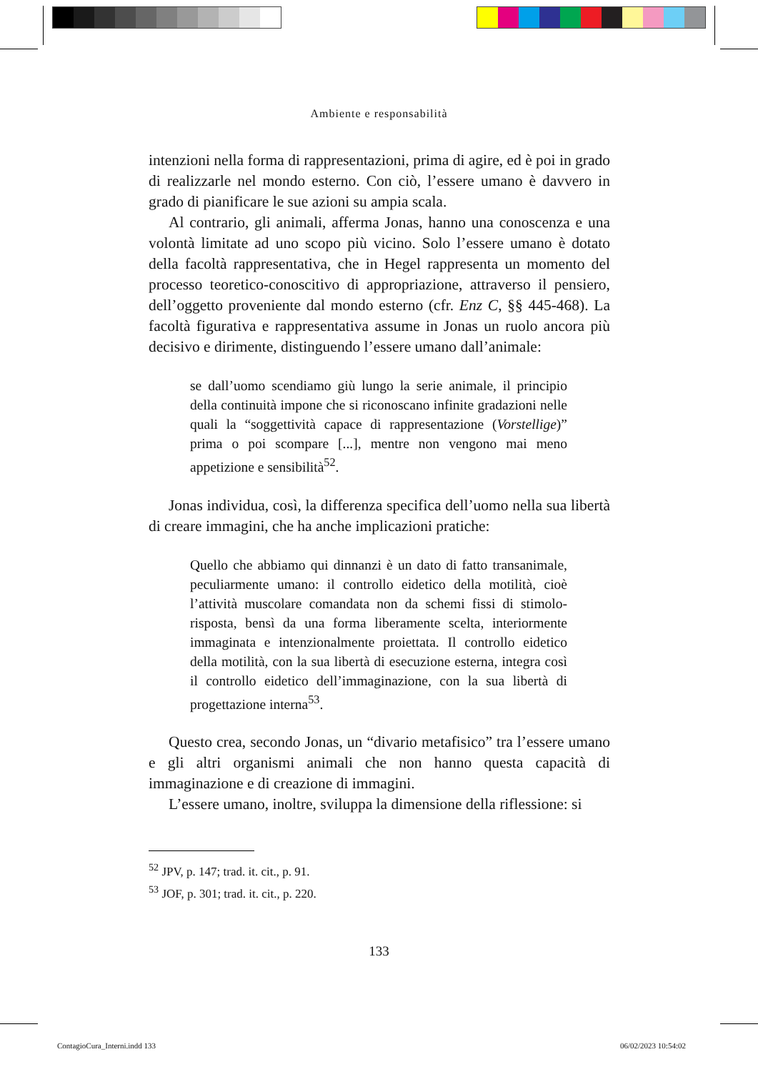Ambiente e responsabilità
intenzioni nella forma di rappresentazioni, prima di agire, ed è poi in grado di realizzarle nel mondo esterno. Con ciò, l’essere umano è davvero in grado di pianificare le sue azioni su ampia scala.
Al contrario, gli animali, afferma Jonas, hanno una conoscenza e una volontà limitate ad uno scopo più vicino. Solo l’essere umano è dotato della facoltà rappresentativa, che in Hegel rappresenta un momento del processo teoretico-conoscitivo di appropriazione, attraverso il pensiero, dell’oggetto proveniente dal mondo esterno (cfr. Enz C, §§ 445-468). La facoltà figurativa e rappresentativa assume in Jonas un ruolo ancora più decisivo e dirimente, distinguendo l’essere umano dall’animale:
se dall’uomo scendiamo giù lungo la serie animale, il principio della continuità impone che si riconoscano infinite gradazioni nelle quali la “soggettività capace di rappresentazione (Vorstellige)” prima o poi scompare [...], mentre non vengono mai meno appetizione e sensibilità<sup>52</sup>.
Jonas individua, così, la differenza specifica dell’uomo nella sua libertà di creare immagini, che ha anche implicazioni pratiche:
Quello che abbiamo qui dinnanzi è un dato di fatto transanimale, peculiarmente umano: il controllo eidetico della motilità, cioè l’attività muscolare comandata non da schemi fissi di stimolo-risposta, bensì da una forma liberamente scelta, interiormente immaginata e intenzionalmente proiettata. Il controllo eidetico della motilità, con la sua libertà di esecuzione esterna, integra così il controllo eidetico dell’immaginazione, con la sua libertà di progettazione interna<sup>53</sup>.
Questo crea, secondo Jonas, un “divario metafisico” tra l’essere umano e gli altri organismi animali che non hanno questa capacità di immaginazione e di creazione di immagini.
L’essere umano, inoltre, sviluppa la dimensione della riflessione: si
<sup>52</sup> JPV, p. 147; trad. it. cit., p. 91.
<sup>53</sup> JOF, p. 301; trad. it. cit., p. 220.
133
ContagioCura_Interni.indd 133 06/02/2023 10:54:02